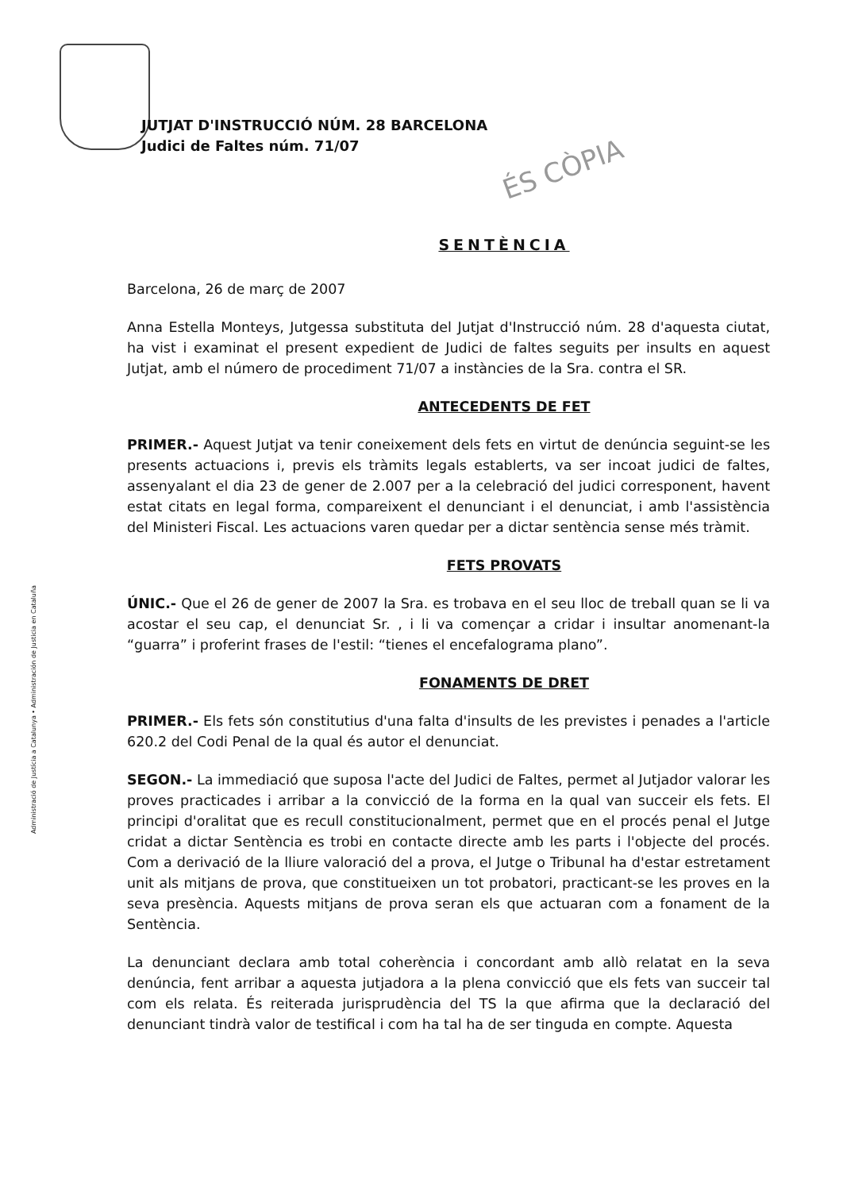JUTJAT D'INSTRUCCIÓ NÚM. 28 BARCELONA
Judici de Faltes núm. 71/07
ÉS CÒPIA
Administració de Justícia a Catalunya • Administración de Justicia en Cataluña
SENTÈNCIA
Barcelona, 26 de març de 2007
Anna Estella Monteys, Jutgessa substituta del Jutjat d'Instrucció núm. 28 d'aquesta ciutat, ha vist i examinat el present expedient de Judici de faltes seguits per insults en aquest Jutjat, amb el número de procediment 71/07 a instàncies de la Sra. contra el SR.
ANTECEDENTS DE FET
PRIMER.- Aquest Jutjat va tenir coneixement dels fets en virtut de denúncia seguint-se les presents actuacions i, previs els tràmits legals establerts, va ser incoat judici de faltes, assenyalant el dia 23 de gener de 2.007 per a la celebració del judici corresponent, havent estat citats en legal forma, compareixent el denunciant i el denunciat, i amb l'assistència del Ministeri Fiscal. Les actuacions varen quedar per a dictar sentència sense més tràmit.
FETS PROVATS
ÚNIC.- Que el 26 de gener de 2007 la Sra. es trobava en el seu lloc de treball quan se li va acostar el seu cap, el denunciat Sr. , i li va començar a cridar i insultar anomenant-la “guarra” i proferint frases de l'estil: “tienes el encefalograma plano”.
FONAMENTS DE DRET
PRIMER.- Els fets són constitutius d'una falta d'insults de les previstes i penades a l'article 620.2 del Codi Penal de la qual és autor el denunciat.
SEGON.- La immediació que suposa l'acte del Judici de Faltes, permet al Jutjador valorar les proves practicades i arribar a la convicció de la forma en la qual van succeir els fets. El principi d'oralitat que es recull constitucionalment, permet que en el procés penal el Jutge cridat a dictar Sentència es trobi en contacte directe amb les parts i l'objecte del procés. Com a derivació de la lliure valoració del a prova, el Jutge o Tribunal ha d'estar estretament unit als mitjans de prova, que constitueixen un tot probatori, practicant-se les proves en la seva presència. Aquests mitjans de prova seran els que actuaran com a fonament de la Sentència.
La denunciant declara amb total coherència i concordant amb allò relatat en la seva denúncia, fent arribar a aquesta jutjadora a la plena convicció que els fets van succeir tal com els relata. És reiterada jurisprudència del TS la que afirma que la declaració del denunciant tindrà valor de testifical i com ha tal ha de ser tinguda en compte. Aquesta